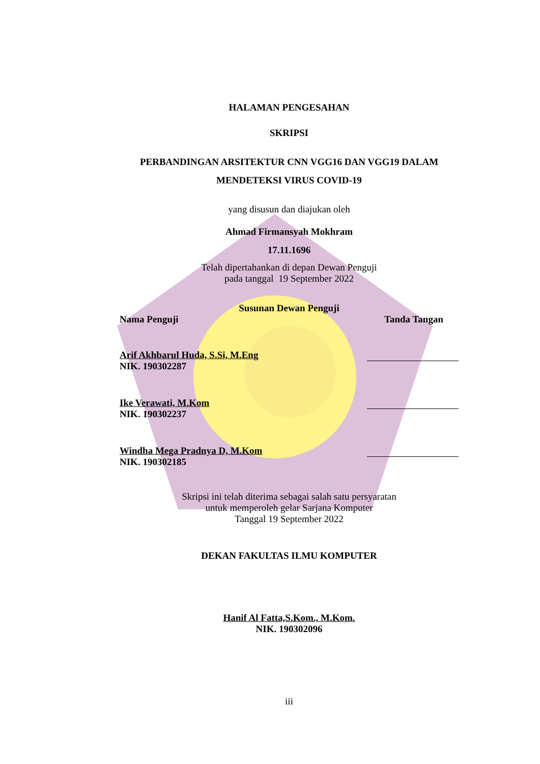HALAMAN PENGESAHAN
SKRIPSI
PERBANDINGAN ARSITEKTUR CNN VGG16 DAN VGG19 DALAM
MENDETEKSI VIRUS COVID-19
yang disusun dan diajukan oleh
Ahmad Firmansyah Mokhram
17.11.1696
Telah dipertahankan di depan Dewan Penguji
pada tanggal 19 September 2022
Susunan Dewan Penguji
Nama Penguji Tanda Tangan
Arif Akhbarul Huda, S.Si, M.Eng
NIK. 190302287
Ike Verawati, M.Kom
NIK. 190302237
Windha Mega Pradnya D, M.Kom
NIK. 190302185
Skripsi ini telah diterima sebagai salah satu persyaratan
untuk memperoleh gelar Sarjana Komputer
Tanggal 19 September 2022
DEKAN FAKULTAS ILMU KOMPUTER
Hanif Al Fatta,S.Kom., M.Kom.
NIK. 190302096
iii